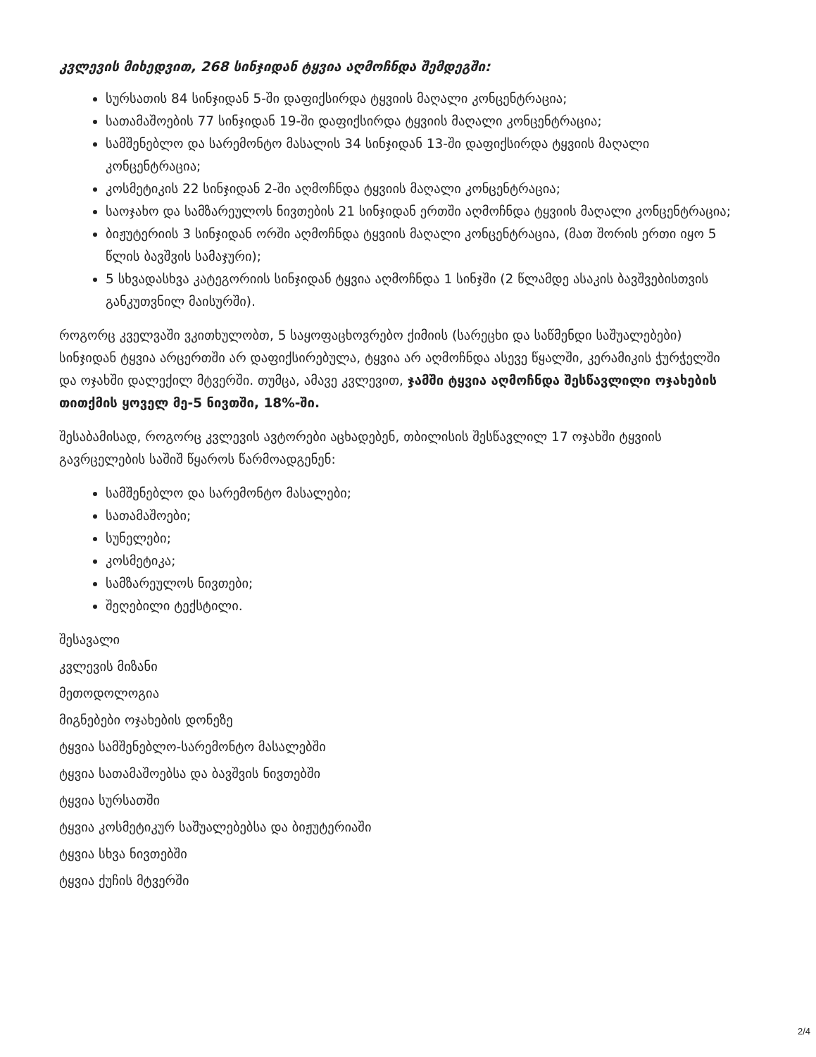კვლევის მიხედვით, 268 სინჯიდან ტყვია აღმოჩნდა შემდეგში:
სურსათის 84 სინჯიდან 5-ში დაფიქსირდა ტყვიის მაღალი კონცენტრაცია;
სათამაშოების 77 სინჯიდან 19-ში დაფიქსირდა ტყვიის მაღალი კონცენტრაცია;
სამშენებლო და სარემონტო მასალის 34 სინჯიდან 13-ში დაფიქსირდა ტყვიის მაღალი კონცენტრაცია;
კოსმეტიკის 22 სინჯიდან 2-ში აღმოჩნდა ტყვიის მაღალი კონცენტრაცია;
საოჯახო და სამზარეულოს ნივთების 21 სინჯიდან ერთში აღმოჩნდა ტყვიის მაღალი კონცენტრაცია;
ბიჟუტერიის 3 სინჯიდან ორში აღმოჩნდა ტყვიის მაღალი კონცენტრაცია, (მათ შორის ერთი იყო 5 წლის ბავშვის სამაჯური);
5 სხვადასხვა კატეგორიის სინჯიდან ტყვია აღმოჩნდა 1 სინჯში (2 წლამდე ასაკის ბავშვებისთვის განკუთვნილ მაისურში).
როგორც კველვაში ვკითხულობთ, 5 საყოფაცხოვრებო ქიმიის (სარეცხი და საწმენდი საშუალებები) სინჯიდან ტყვია არცერთში არ დაფიქსირებულა, ტყვია არ აღმოჩნდა ასევე წყალში, კერამიკის ჭურჭელში და ოჯახში დალექილ მტვერში. თუმცა, ამავე კვლევით, ჯამში ტყვია აღმოჩნდა შესწავლილი ოჯახების თითქმის ყოველ მე-5 ნივთში, 18%-ში.
შესაბამისად, როგორც კვლევის ავტორები აცხადებენ, თბილისის შესწავლილ 17 ოჯახში ტყვიის გავრცელების საშიშ წყაროს წარმოადგენენ:
სამშენებლო და სარემონტო მასალები;
სათამაშოები;
სუნელები;
კოსმეტიკა;
სამზარეულოს ნივთები;
შეღებილი ტექსტილი.
შესავალი
კვლევის მიზანი
მეთოდოლოგია
მიგნებები ოჯახების დონეზე
ტყვია სამშენებლო-სარემონტო მასალებში
ტყვია სათამაშოებსა და ბავშვის ნივთებში
ტყვია სურსათში
ტყვია კოსმეტიკურ საშუალებებსა და ბიჟუტერიაში
ტყვია სხვა ნივთებში
ტყვია ქუჩის მტვერში
2/4